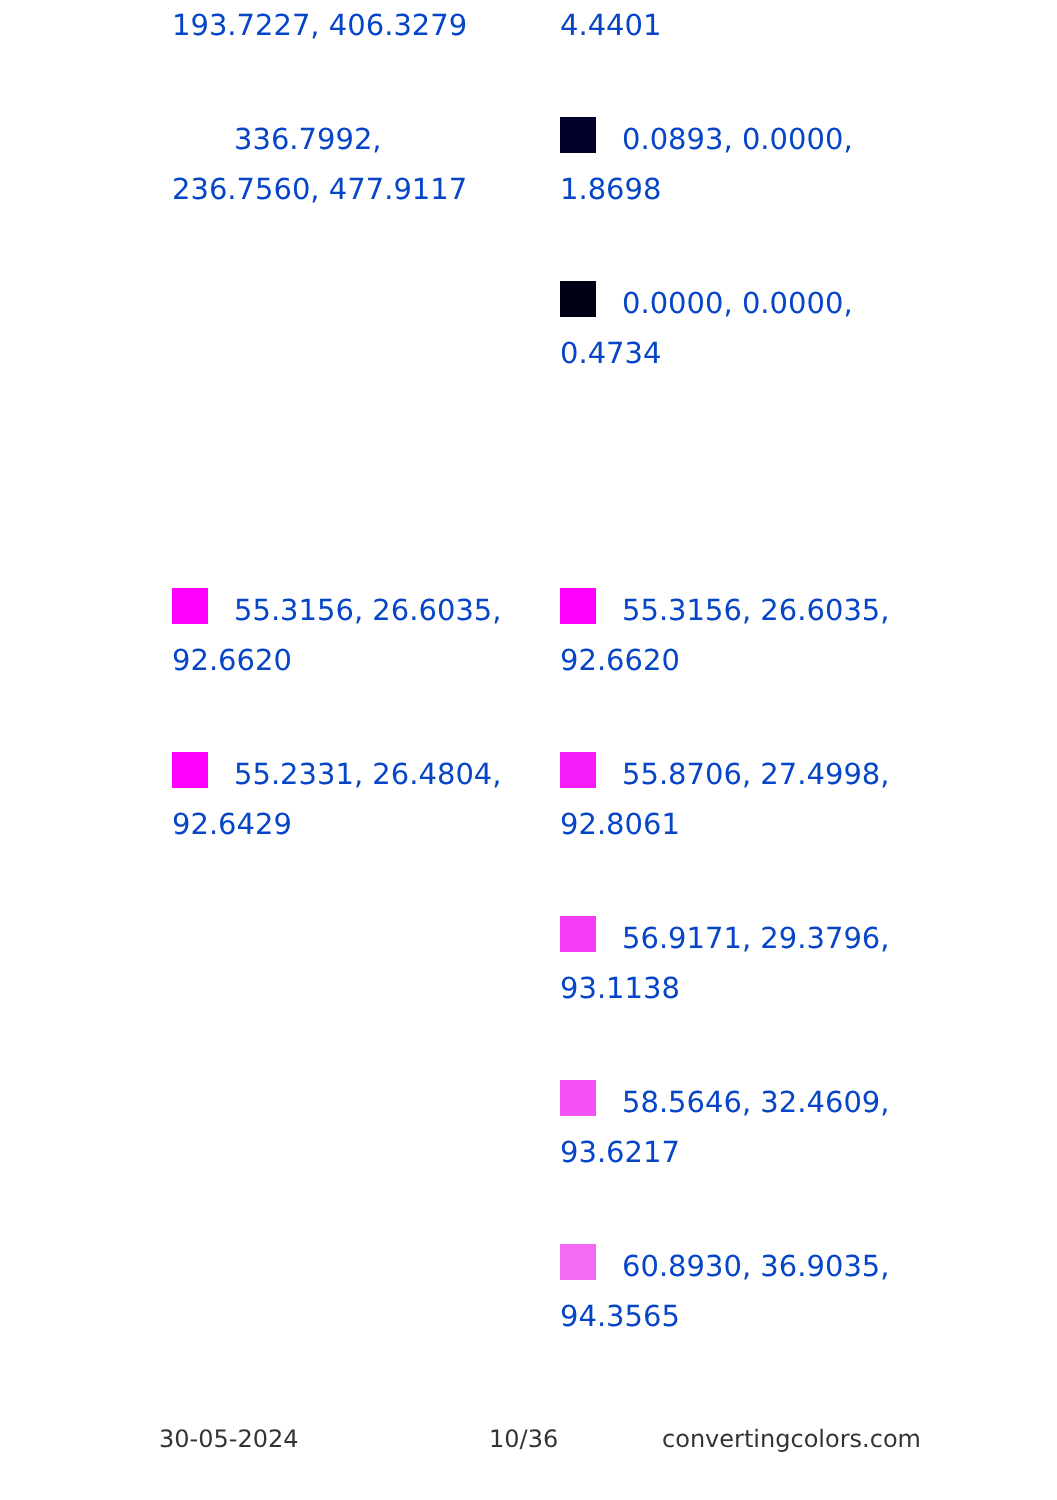193.7227, 406.3279 4.4401
336.7992, 236.7560, 477.9117
0.0893, 0.0000, 1.8698
0.0000, 0.0000, 0.4734
55.3156, 26.6035, 92.6620
55.3156, 26.6035, 92.6620
55.2331, 26.4804, 92.6429
55.8706, 27.4998, 92.8061
56.9171, 29.3796, 93.1138
58.5646, 32.4609, 93.6217
60.8930, 36.9035, 94.3565
30-05-2024 10/36 convertingcolors.com